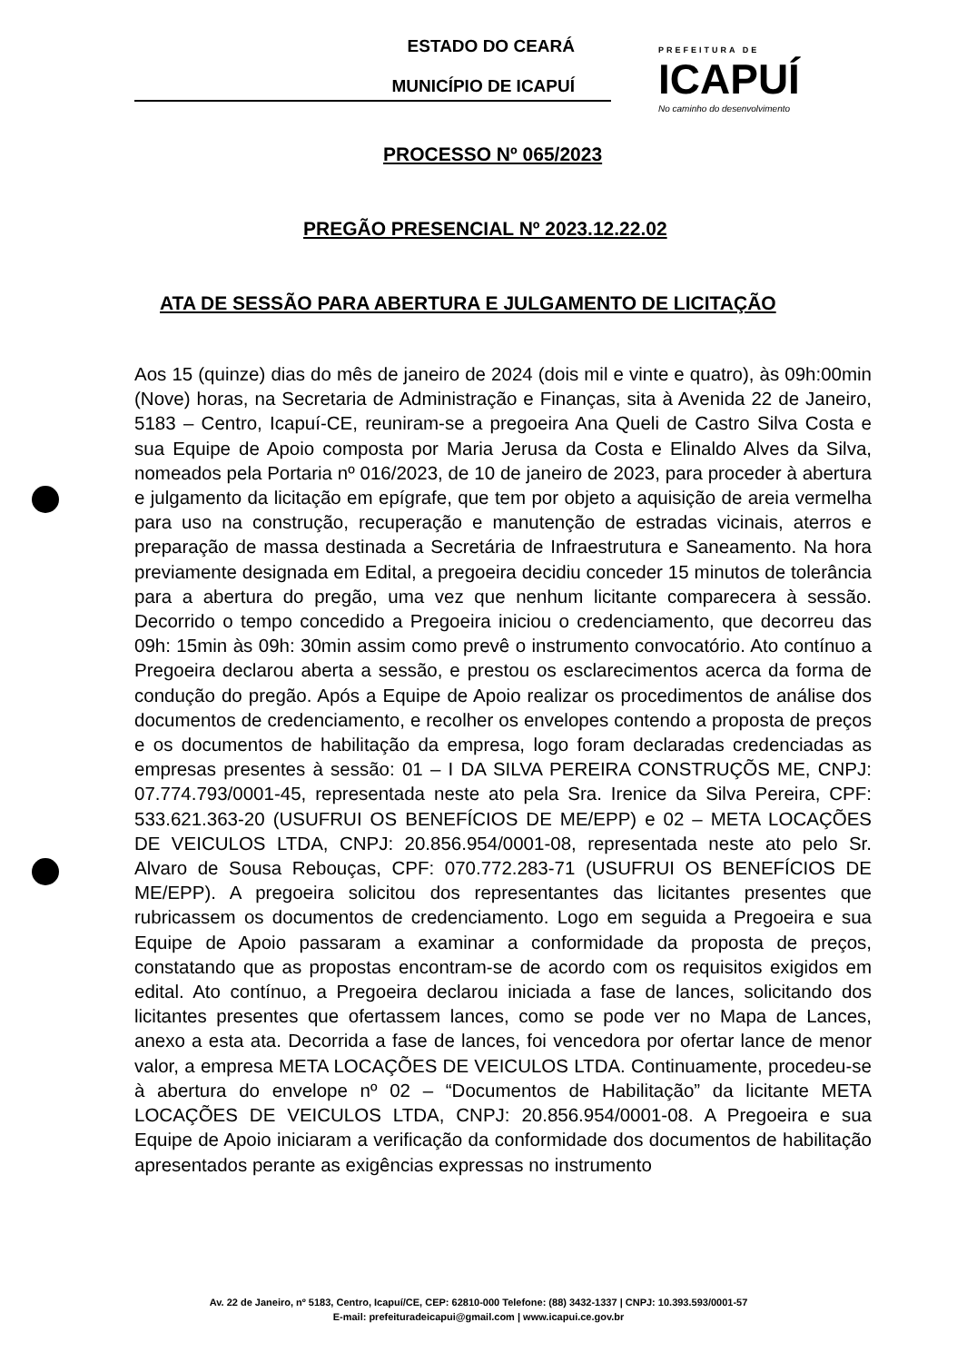ESTADO DO CEARÁ
MUNICÍPIO DE ICAPUÍ
PREFEITURA DE
ICAPUÍ
No caminho do desenvolvimento
PROCESSO Nº 065/2023
PREGÃO PRESENCIAL Nº 2023.12.22.02
ATA DE SESSÃO PARA ABERTURA E JULGAMENTO DE LICITAÇÃO
Aos 15 (quinze) dias do mês de janeiro de 2024 (dois mil e vinte e quatro), às 09h:00min (Nove) horas, na Secretaria de Administração e Finanças, sita à Avenida 22 de Janeiro, 5183 – Centro, Icapuí-CE, reuniram-se a pregoeira Ana Queli de Castro Silva Costa e sua Equipe de Apoio composta por Maria Jerusa da Costa e Elinaldo Alves da Silva, nomeados pela Portaria nº 016/2023, de 10 de janeiro de 2023, para proceder à abertura e julgamento da licitação em epígrafe, que tem por objeto a aquisição de areia vermelha para uso na construção, recuperação e manutenção de estradas vicinais, aterros e preparação de massa destinada a Secretária de Infraestrutura e Saneamento. Na hora previamente designada em Edital, a pregoeira decidiu conceder 15 minutos de tolerância para a abertura do pregão, uma vez que nenhum licitante comparecera à sessão. Decorrido o tempo concedido a Pregoeira iniciou o credenciamento, que decorreu das 09h: 15min às 09h: 30min assim como prevê o instrumento convocatório. Ato contínuo a Pregoeira declarou aberta a sessão, e prestou os esclarecimentos acerca da forma de condução do pregão. Após a Equipe de Apoio realizar os procedimentos de análise dos documentos de credenciamento, e recolher os envelopes contendo a proposta de preços e os documentos de habilitação da empresa, logo foram declaradas credenciadas as empresas presentes à sessão: 01 – I DA SILVA PEREIRA CONSTRUÇÕS ME, CNPJ: 07.774.793/0001-45, representada neste ato pela Sra. Irenice da Silva Pereira, CPF: 533.621.363-20 (USUFRUI OS BENEFÍCIOS DE ME/EPP) e 02 – META LOCAÇÕES DE VEICULOS LTDA, CNPJ: 20.856.954/0001-08, representada neste ato pelo Sr. Alvaro de Sousa Rebouças, CPF: 070.772.283-71 (USUFRUI OS BENEFÍCIOS DE ME/EPP). A pregoeira solicitou dos representantes das licitantes presentes que rubricassem os documentos de credenciamento. Logo em seguida a Pregoeira e sua Equipe de Apoio passaram a examinar a conformidade da proposta de preços, constatando que as propostas encontram-se de acordo com os requisitos exigidos em edital. Ato contínuo, a Pregoeira declarou iniciada a fase de lances, solicitando dos licitantes presentes que ofertassem lances, como se pode ver no Mapa de Lances, anexo a esta ata. Decorrida a fase de lances, foi vencedora por ofertar lance de menor valor, a empresa META LOCAÇÕES DE VEICULOS LTDA. Continuamente, procedeu-se à abertura do envelope nº 02 – “Documentos de Habilitação” da licitante META LOCAÇÕES DE VEICULOS LTDA, CNPJ: 20.856.954/0001-08. A Pregoeira e sua Equipe de Apoio iniciaram a verificação da conformidade dos documentos de habilitação apresentados perante as exigências expressas no instrumento
Av. 22 de Janeiro, nº 5183, Centro, Icapuí/CE, CEP: 62810-000 Telefone: (88) 3432-1337 | CNPJ: 10.393.593/0001-57
E-mail: prefeituradeicapui@gmail.com | www.icapui.ce.gov.br